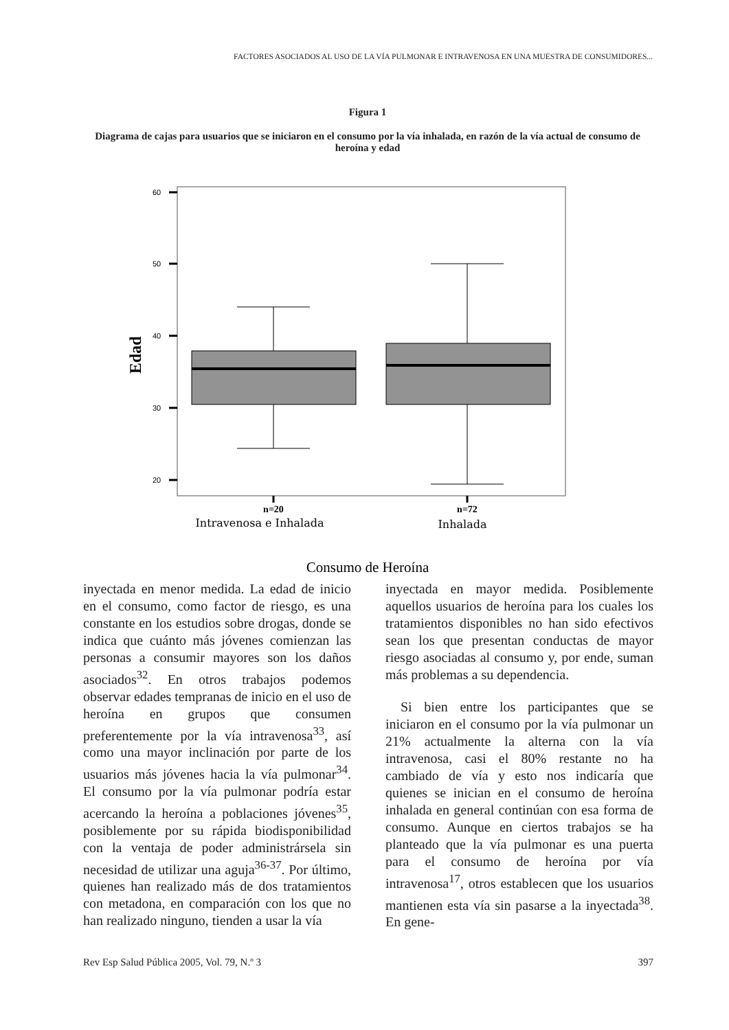FACTORES ASOCIADOS AL USO DE LA VÍA PULMONAR E INTRAVENOSA EN UNA MUESTRA DE CONSUMIDORES...
Figura 1
Diagrama de cajas para usuarios que se iniciaron en el consumo por la vía inhalada, en razón de la vía actual de consumo de heroína y edad
60
50
40
30
20
Edad
n=20
n=72
Intravenosa e Inhalada
Inhalada
Consumo de Heroína
inyectada en menor medida. La edad de inicio en el consumo, como factor de riesgo, es una constante en los estudios sobre drogas, donde se indica que cuánto más jóvenes comienzan las personas a consumir mayores son los daños asociados<sup>32</sup>. En otros trabajos podemos observar edades tempranas de inicio en el uso de heroína en grupos que consumen preferentemente por la vía intravenosa<sup>33</sup>, así como una mayor inclinación por parte de los usuarios más jóvenes hacia la vía pulmonar<sup>34</sup>. El consumo por la vía pulmonar podría estar acercando la heroína a poblaciones jóvenes<sup>35</sup>, posiblemente por su rápida biodisponibilidad con la ventaja de poder administrársela sin necesidad de utilizar una aguja<sup>36-37</sup>. Por último, quienes han realizado más de dos tratamientos con metadona, en comparación con los que no han realizado ninguno, tienden a usar la vía
inyectada en mayor medida. Posiblemente aquellos usuarios de heroína para los cuales los tratamientos disponibles no han sido efectivos sean los que presentan conductas de mayor riesgo asociadas al consumo y, por ende, suman más problemas a su dependencia.
Si bien entre los participantes que se iniciaron en el consumo por la vía pulmonar un 21% actualmente la alterna con la vía intravenosa, casi el 80% restante no ha cambiado de vía y esto nos indicaría que quienes se inician en el consumo de heroína inhalada en general continúan con esa forma de consumo. Aunque en ciertos trabajos se ha planteado que la vía pulmonar es una puerta para el consumo de heroína por vía intravenosa<sup>17</sup>, otros establecen que los usuarios mantienen esta vía sin pasarse a la inyectada<sup>38</sup>. En gene-
Rev Esp Salud Pública 2005, Vol. 79, N.º 3 397